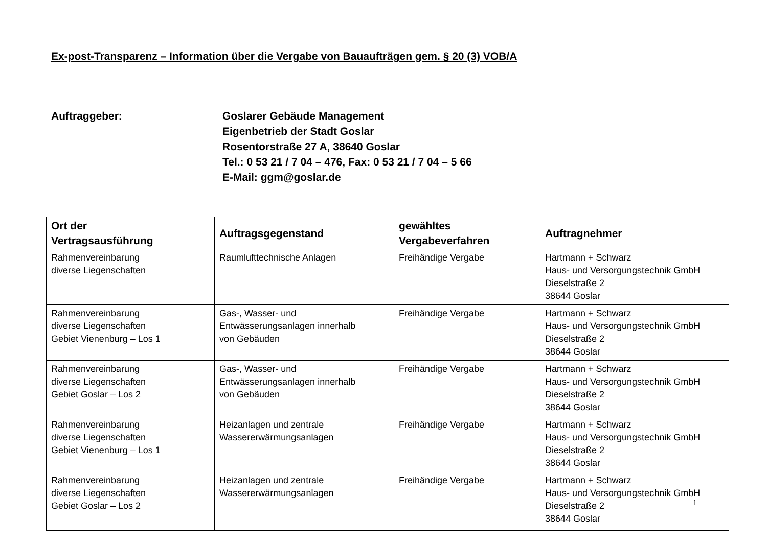Ex-post-Transparenz – Information über die Vergabe von Bauaufträgen gem. § 20 (3) VOB/A
Auftraggeber: Goslarer Gebäude Management
Eigenbetrieb der Stadt Goslar
Rosentorstraße 27 A, 38640 Goslar
Tel.: 0 53 21 / 7 04 – 476, Fax: 0 53 21 / 7 04 – 5 66
E-Mail: ggm@goslar.de
| Ort der Vertragsausführung | Auftragsgegenstand | gewähltes Vergabeverfahren | Auftragnehmer |
| --- | --- | --- | --- |
| Rahmenvereinbarung diverse Liegenschaften | Raumlufttechnische Anlagen | Freihändige Vergabe | Hartmann + Schwarz Haus- und Versorgungstechnik GmbH Dieselstraße 2 38644 Goslar |
| Rahmenvereinbarung diverse Liegenschaften Gebiet Vienenburg – Los 1 | Gas-, Wasser- und Entwässerungsanlagen innerhalb von Gebäuden | Freihändige Vergabe | Hartmann + Schwarz Haus- und Versorgungstechnik GmbH Dieselstraße 2 38644 Goslar |
| Rahmenvereinbarung diverse Liegenschaften Gebiet Goslar – Los 2 | Gas-, Wasser- und Entwässerungsanlagen innerhalb von Gebäuden | Freihändige Vergabe | Hartmann + Schwarz Haus- und Versorgungstechnik GmbH Dieselstraße 2 38644 Goslar |
| Rahmenvereinbarung diverse Liegenschaften Gebiet Vienenburg – Los 1 | Heizanlagen und zentrale Wassererwärmungsanlagen | Freihändige Vergabe | Hartmann + Schwarz Haus- und Versorgungstechnik GmbH Dieselstraße 2 38644 Goslar |
| Rahmenvereinbarung diverse Liegenschaften Gebiet Goslar – Los 2 | Heizanlagen und zentrale Wassererwärmungsanlagen | Freihändige Vergabe | Hartmann + Schwarz Haus- und Versorgungstechnik GmbH Dieselstraße 2 38644 Goslar |
1